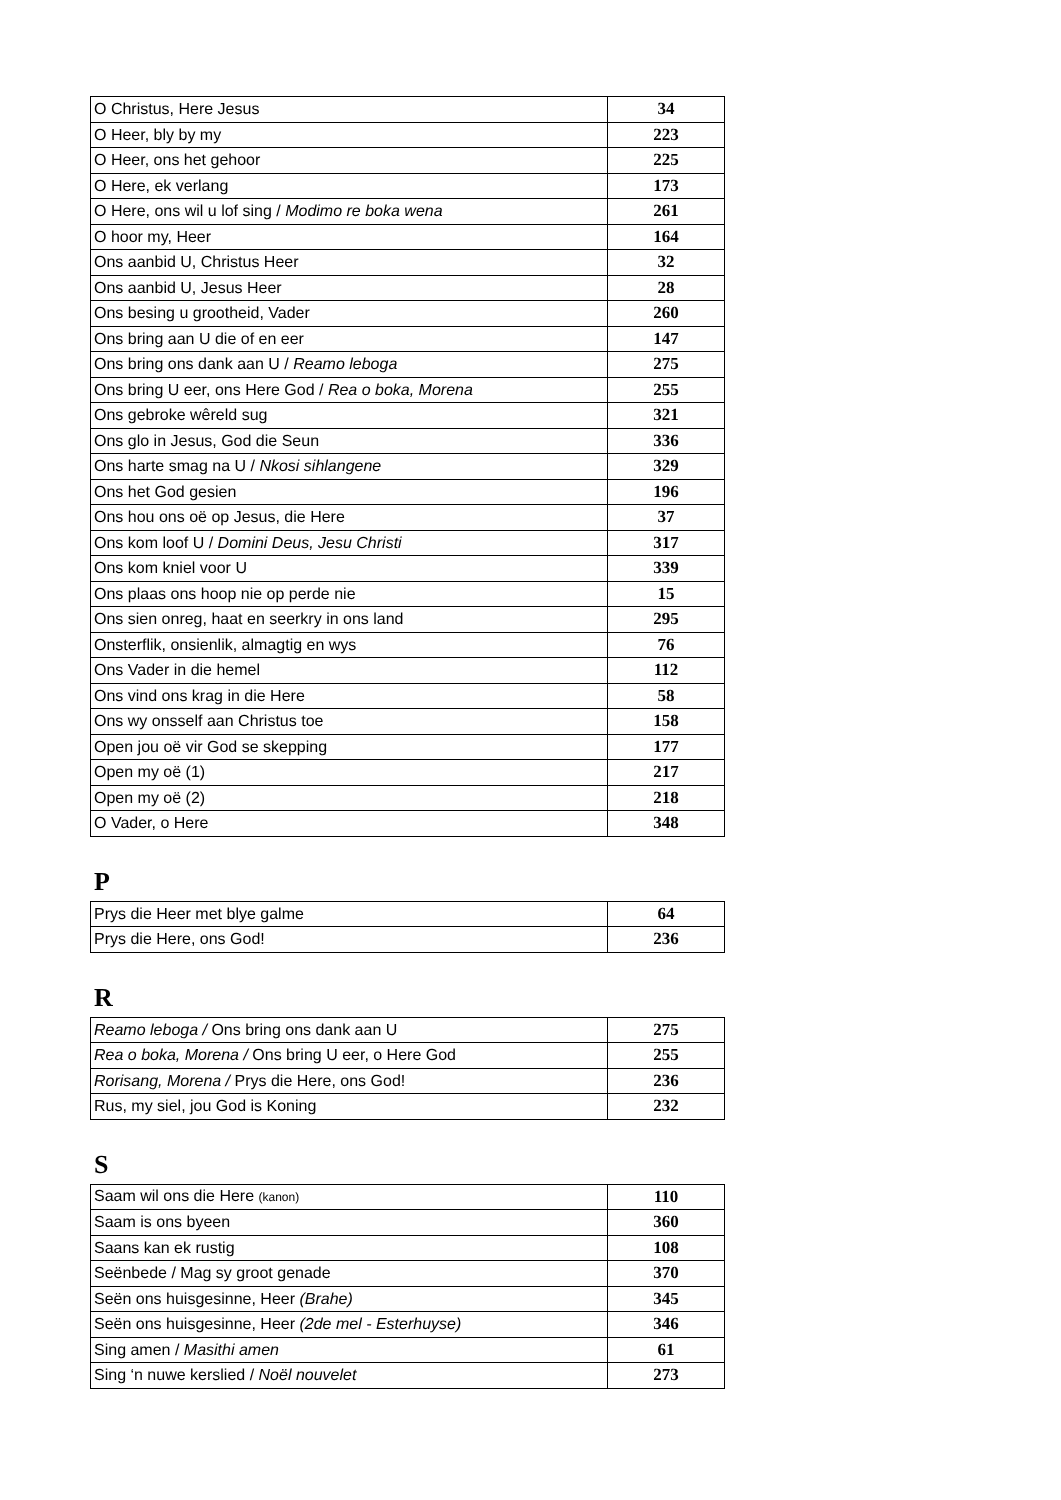| O Christus, Here Jesus | 34 |
| O Heer, bly by my | 223 |
| O Heer, ons het gehoor | 225 |
| O Here, ek verlang | 173 |
| O Here, ons wil u lof sing / Modimo re boka wena | 261 |
| O hoor my, Heer | 164 |
| Ons aanbid U, Christus Heer | 32 |
| Ons aanbid U, Jesus Heer | 28 |
| Ons besing u grootheid, Vader | 260 |
| Ons bring aan U die of en eer | 147 |
| Ons bring ons dank aan U / Reamo leboga | 275 |
| Ons bring U eer, ons Here God / Rea o boka, Morena | 255 |
| Ons gebroke wêreld sug | 321 |
| Ons glo in Jesus, God die Seun | 336 |
| Ons harte smag na U / Nkosi sihlangene | 329 |
| Ons het God gesien | 196 |
| Ons hou ons oë op Jesus, die Here | 37 |
| Ons kom loof U / Domini Deus, Jesu Christi | 317 |
| Ons kom kniel voor U | 339 |
| Ons plaas ons hoop nie op perde nie | 15 |
| Ons sien onreg, haat en seerkry in ons land | 295 |
| Onsterflik, onsienlik, almagtig en wys | 76 |
| Ons Vader in die hemel | 112 |
| Ons vind ons krag in die Here | 58 |
| Ons wy onsself aan Christus toe | 158 |
| Open jou oë vir God se skepping | 177 |
| Open my oë (1) | 217 |
| Open my oë (2) | 218 |
| O Vader, o Here | 348 |
P
| Prys die Heer met blye galme | 64 |
| Prys die Here, ons God! | 236 |
R
| Reamo leboga / Ons bring ons dank aan U | 275 |
| Rea o boka, Morena / Ons bring U eer, o Here God | 255 |
| Rorisang, Morena / Prys die Here, ons God! | 236 |
| Rus, my siel, jou God is Koning | 232 |
S
| Saam wil ons die Here (kanon) | 110 |
| Saam is ons byeen | 360 |
| Saans kan ek rustig | 108 |
| Seënbede / Mag sy groot genade | 370 |
| Seën ons huisgesinne, Heer (Brahe) | 345 |
| Seën ons huisgesinne, Heer (2de mel - Esterhuyse) | 346 |
| Sing amen / Masithi amen | 61 |
| Sing ‘n nuwe kerslied / Noël nouvelet | 273 |